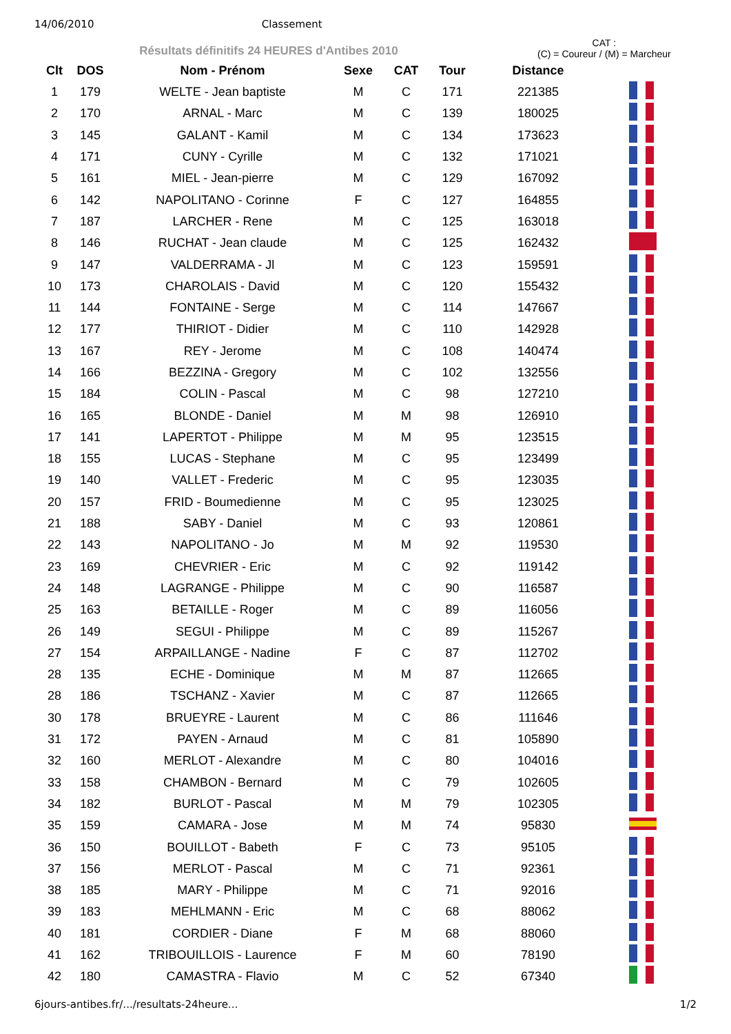14/06/2010 Classement
Résultats définitifs 24 HEURES d'Antibes 2010
CAT :
(C) = Coureur / (M) = Marcheur
| Clt | DOS | Nom - Prénom | Sexe | CAT | Tour | Distance | |
| --- | --- | --- | --- | --- | --- | --- | --- |
| 1 | 179 | WELTE - Jean baptiste | M | C | 171 | 221385 | |
| 2 | 170 | ARNAL - Marc | M | C | 139 | 180025 | |
| 3 | 145 | GALANT - Kamil | M | C | 134 | 173623 | |
| 4 | 171 | CUNY - Cyrille | M | C | 132 | 171021 | |
| 5 | 161 | MIEL - Jean-pierre | M | C | 129 | 167092 | |
| 6 | 142 | NAPOLITANO - Corinne | F | C | 127 | 164855 | |
| 7 | 187 | LARCHER - Rene | M | C | 125 | 163018 | |
| 8 | 146 | RUCHAT - Jean claude | M | C | 125 | 162432 | |
| 9 | 147 | VALDERRAMA - Jl | M | C | 123 | 159591 | |
| 10 | 173 | CHAROLAIS - David | M | C | 120 | 155432 | |
| 11 | 144 | FONTAINE - Serge | M | C | 114 | 147667 | |
| 12 | 177 | THIRIOT - Didier | M | C | 110 | 142928 | |
| 13 | 167 | REY - Jerome | M | C | 108 | 140474 | |
| 14 | 166 | BEZZINA - Gregory | M | C | 102 | 132556 | |
| 15 | 184 | COLIN - Pascal | M | C | 98 | 127210 | |
| 16 | 165 | BLONDE - Daniel | M | M | 98 | 126910 | |
| 17 | 141 | LAPERTOT - Philippe | M | M | 95 | 123515 | |
| 18 | 155 | LUCAS - Stephane | M | C | 95 | 123499 | |
| 19 | 140 | VALLET - Frederic | M | C | 95 | 123035 | |
| 20 | 157 | FRID - Boumedienne | M | C | 95 | 123025 | |
| 21 | 188 | SABY - Daniel | M | C | 93 | 120861 | |
| 22 | 143 | NAPOLITANO - Jo | M | M | 92 | 119530 | |
| 23 | 169 | CHEVRIER - Eric | M | C | 92 | 119142 | |
| 24 | 148 | LAGRANGE - Philippe | M | C | 90 | 116587 | |
| 25 | 163 | BETAILLE - Roger | M | C | 89 | 116056 | |
| 26 | 149 | SEGUI - Philippe | M | C | 89 | 115267 | |
| 27 | 154 | ARPAILLANGE - Nadine | F | C | 87 | 112702 | |
| 28 | 135 | ECHE - Dominique | M | M | 87 | 112665 | |
| 28 | 186 | TSCHANZ - Xavier | M | C | 87 | 112665 | |
| 30 | 178 | BRUEYRE - Laurent | M | C | 86 | 111646 | |
| 31 | 172 | PAYEN - Arnaud | M | C | 81 | 105890 | |
| 32 | 160 | MERLOT - Alexandre | M | C | 80 | 104016 | |
| 33 | 158 | CHAMBON - Bernard | M | C | 79 | 102605 | |
| 34 | 182 | BURLOT - Pascal | M | M | 79 | 102305 | |
| 35 | 159 | CAMARA - Jose | M | M | 74 | 95830 | |
| 36 | 150 | BOUILLOT - Babeth | F | C | 73 | 95105 | |
| 37 | 156 | MERLOT - Pascal | M | C | 71 | 92361 | |
| 38 | 185 | MARY - Philippe | M | C | 71 | 92016 | |
| 39 | 183 | MEHLMANN - Eric | M | C | 68 | 88062 | |
| 40 | 181 | CORDIER - Diane | F | M | 68 | 88060 | |
| 41 | 162 | TRIBOUILLOIS - Laurence | F | M | 60 | 78190 | |
| 42 | 180 | CAMASTRA - Flavio | M | C | 52 | 67340 | |
6jours-antibes.fr/.../resultats-24heure... 1/2